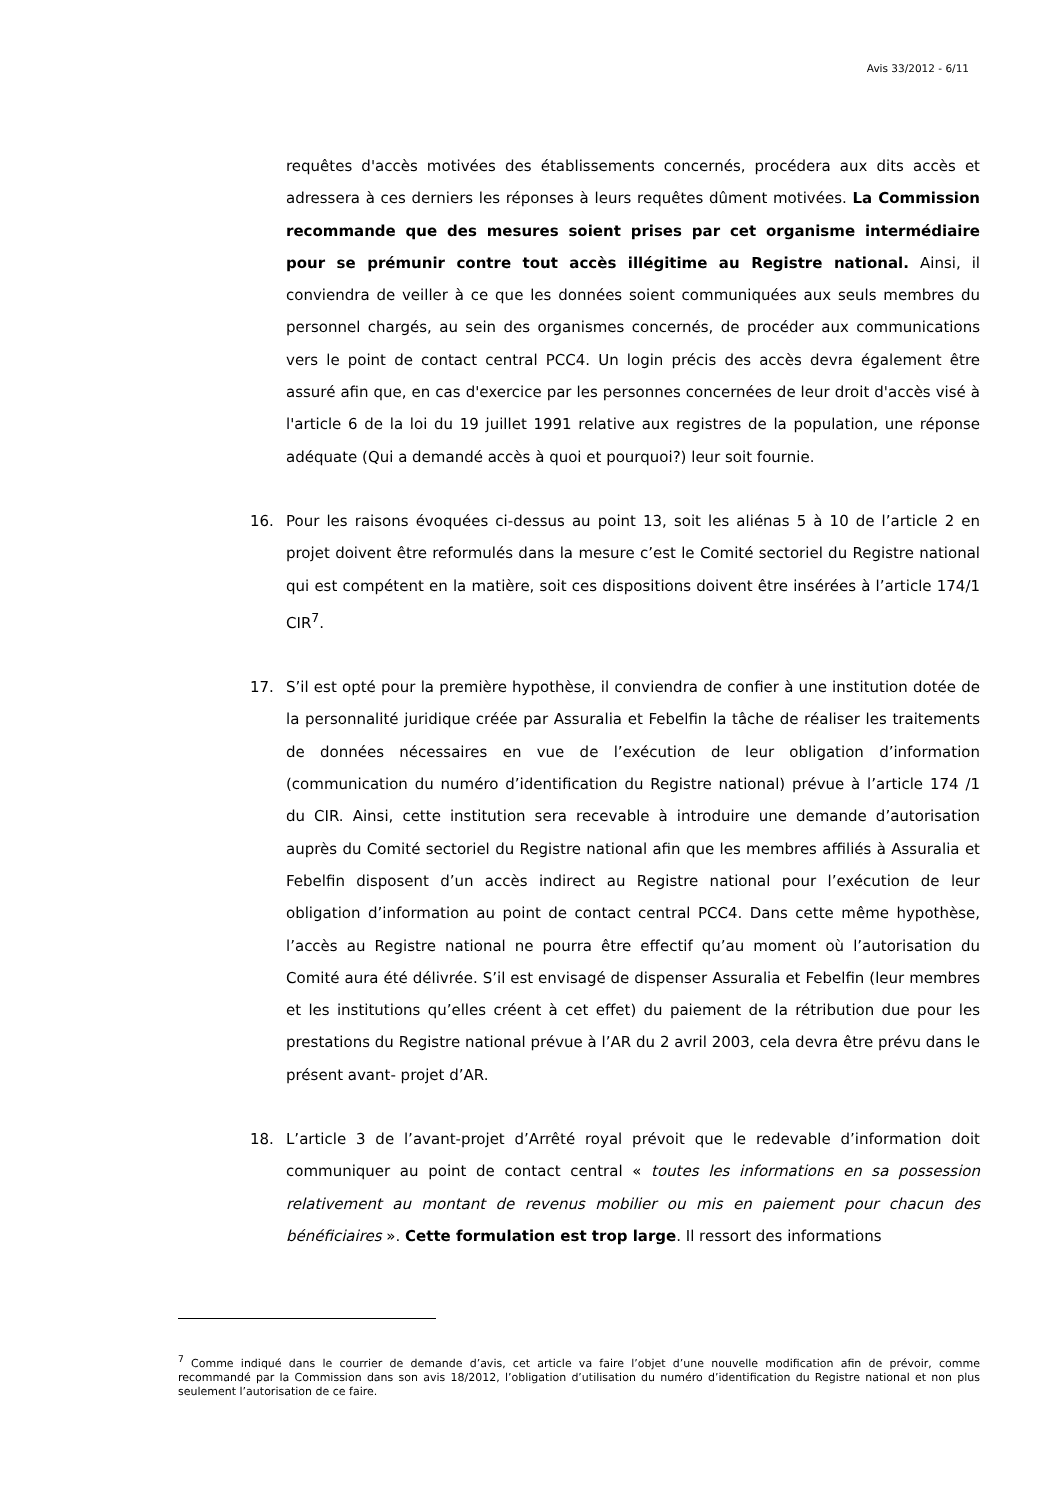Avis 33/2012 - 6/11
requêtes d'accès motivées des établissements concernés, procédera aux dits accès et adressera à ces derniers les réponses à leurs requêtes dûment motivées. La Commission recommande que des mesures soient prises par cet organisme intermédiaire pour se prémunir contre tout accès illégitime au Registre national. Ainsi, il conviendra de veiller à ce que les données soient communiquées aux seuls membres du personnel chargés, au sein des organismes concernés, de procéder aux communications vers le point de contact central PCC4. Un login précis des accès devra également être assuré afin que, en cas d'exercice par les personnes concernées de leur droit d'accès visé à l'article 6 de la loi du 19 juillet 1991 relative aux registres de la population, une réponse adéquate (Qui a demandé accès à quoi et pourquoi?) leur soit fournie.
16. Pour les raisons évoquées ci-dessus au point 13, soit les aliénas 5 à 10 de l’article 2 en projet doivent être reformulés dans la mesure c’est le Comité sectoriel du Registre national qui est compétent en la matière, soit ces dispositions doivent être insérées à l’article 174/1 CIR<sup>7</sup>.
17. S’il est opté pour la première hypothèse, il conviendra de confier à une institution dotée de la personnalité juridique créée par Assuralia et Febelfin la tâche de réaliser les traitements de données nécessaires en vue de l’exécution de leur obligation d’information (communication du numéro d’identification du Registre national) prévue à l’article 174 /1 du CIR. Ainsi, cette institution sera recevable à introduire une demande d’autorisation auprès du Comité sectoriel du Registre national afin que les membres affiliés à Assuralia et Febelfin disposent d’un accès indirect au Registre national pour l’exécution de leur obligation d’information au point de contact central PCC4. Dans cette même hypothèse, l’accès au Registre national ne pourra être effectif qu’au moment où l’autorisation du Comité aura été délivrée. S’il est envisagé de dispenser Assuralia et Febelfin (leur membres et les institutions qu’elles créent à cet effet) du paiement de la rétribution due pour les prestations du Registre national prévue à l’AR du 2 avril 2003, cela devra être prévu dans le présent avant- projet d’AR.
18. L’article 3 de l’avant-projet d’Arrêté royal prévoit que le redevable d’information doit communiquer au point de contact central « toutes les informations en sa possession relativement au montant de revenus mobilier ou mis en paiement pour chacun des bénéficiaires ». Cette formulation est trop large. Il ressort des informations
<sup>7</sup> Comme indiqué dans le courrier de demande d’avis, cet article va faire l’objet d’une nouvelle modification afin de prévoir, comme recommandé par la Commission dans son avis 18/2012, l’obligation d’utilisation du numéro d’identification du Registre national et non plus seulement l’autorisation de ce faire.